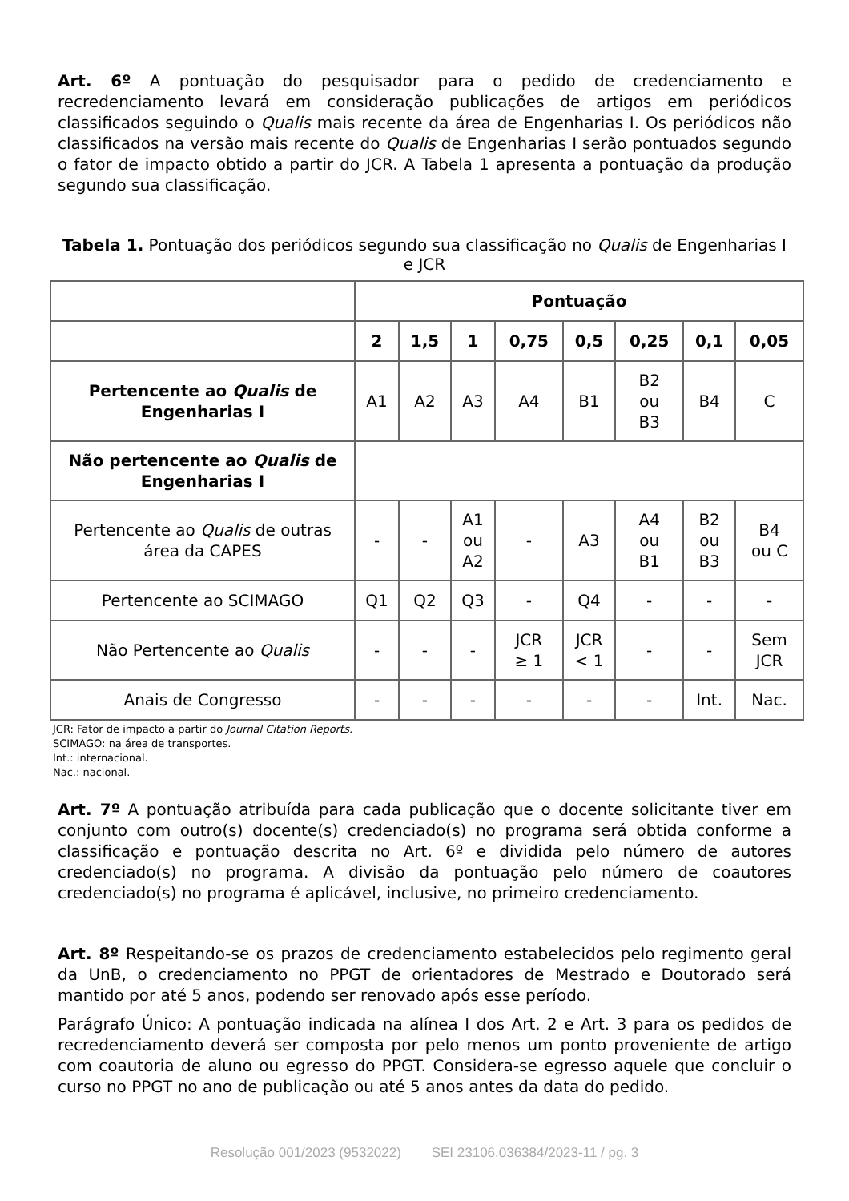Art. 6º A pontuação do pesquisador para o pedido de credenciamento e recredenciamento levará em consideração publicações de artigos em periódicos classificados seguindo o Qualis mais recente da área de Engenharias I. Os periódicos não classificados na versão mais recente do Qualis de Engenharias I serão pontuados segundo o fator de impacto obtido a partir do JCR. A Tabela 1 apresenta a pontuação da produção segundo sua classificação.
Tabela 1. Pontuação dos periódicos segundo sua classificação no Qualis de Engenharias I e JCR
| | Pontuação | | | | | | | |
| | 2 | 1,5 | 1 | 0,75 | 0,5 | 0,25 | 0,1 | 0,05 |
| Pertencente ao Qualis de Engenharias I | A1 | A2 | A3 | A4 | B1 | B2 ou B3 | B4 | C |
| Não pertencente ao Qualis de Engenharias I | | | | | | | | |
| Pertencente ao Qualis de outras área da CAPES | - | - | A1 ou A2 | - | A3 | A4 ou B1 | B2 ou B3 | B4 ou C |
| Pertencente ao SCIMAGO | Q1 | Q2 | Q3 | - | Q4 | - | - | - |
| Não Pertencente ao Qualis | - | - | - | JCR ≥ 1 | JCR < 1 | - | - | Sem JCR |
| Anais de Congresso | - | - | - | - | - | - | Int. | Nac. |
JCR: Fator de impacto a partir do Journal Citation Reports.
SCIMAGO: na área de transportes.
Int.: internacional.
Nac.: nacional.
Art. 7º A pontuação atribuída para cada publicação que o docente solicitante tiver em conjunto com outro(s) docente(s) credenciado(s) no programa será obtida conforme a classificação e pontuação descrita no Art. 6º e dividida pelo número de autores credenciado(s) no programa. A divisão da pontuação pelo número de coautores credenciado(s) no programa é aplicável, inclusive, no primeiro credenciamento.
Art. 8º Respeitando-se os prazos de credenciamento estabelecidos pelo regimento geral da UnB, o credenciamento no PPGT de orientadores de Mestrado e Doutorado será mantido por até 5 anos, podendo ser renovado após esse período.
Parágrafo Único: A pontuação indicada na alínea I dos Art. 2 e Art. 3 para os pedidos de recredenciamento deverá ser composta por pelo menos um ponto proveniente de artigo com coautoria de aluno ou egresso do PPGT. Considera-se egresso aquele que concluir o curso no PPGT no ano de publicação ou até 5 anos antes da data do pedido.
Resolução 001/2023 (9532022) SEI 23106.036384/2023-11 / pg. 3